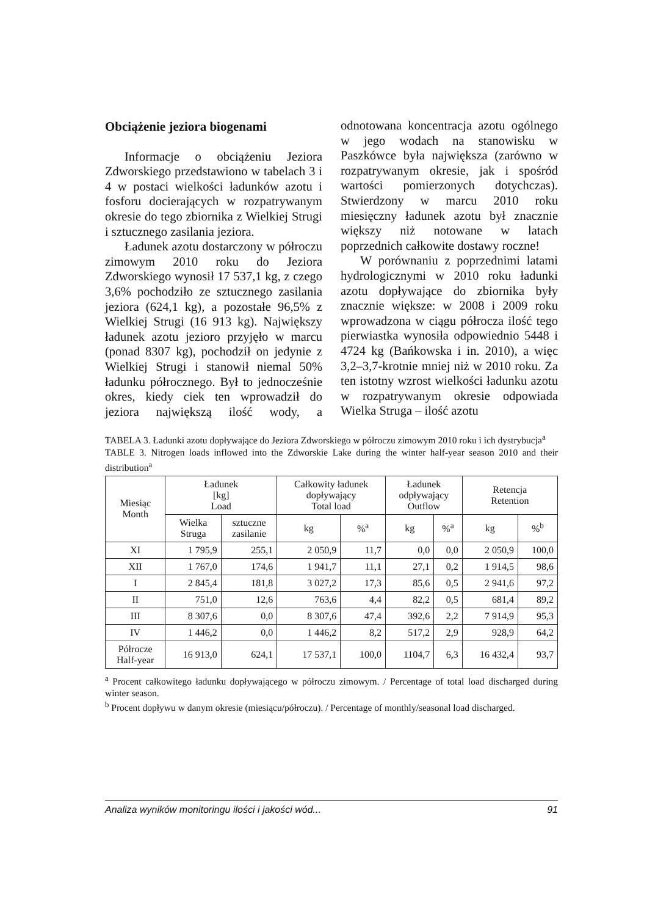Obciążenie jeziora biogenami
Informacje o obciążeniu Jeziora Zdworskiego przedstawiono w tabelach 3 i 4 w postaci wielkości ładunków azotu i fosforu docierających w rozpatrywanym okresie do tego zbiornika z Wielkiej Strugi i sztucznego zasilania jeziora.
Ładunek azotu dostarczony w półroczu zimowym 2010 roku do Jeziora Zdworskiego wynosił 17 537,1 kg, z czego 3,6% pochodziło ze sztucznego zasilania jeziora (624,1 kg), a pozostałe 96,5% z Wielkiej Strugi (16 913 kg). Największy ładunek azotu jezioro przyjęło w marcu (ponad 8307 kg), pochodził on jedynie z Wielkiej Strugi i stanowił niemal 50% ładunku półrocznego. Był to jednocześnie okres, kiedy ciek ten wprowadził do jeziora największą ilość wody, a odnotowana koncentracja azotu ogólnego w jego wodach na stanowisku w Paszkówce była największa (zarówno w rozpatrywanym okresie, jak i spośród wartości pomierzonych dotychczas). Stwierdzony w marcu 2010 roku miesięczny ładunek azotu był znacznie większy niż notowane w latach poprzednich całkowite dostawy roczne!
W porównaniu z poprzednimi latami hydrologicznymi w 2010 roku ładunki azotu dopływające do zbiornika były znacznie większe: w 2008 i 2009 roku wprowadzona w ciągu półrocza ilość tego pierwiastka wynosiła odpowiednio 5448 i 4724 kg (Bańkowska i in. 2010), a więc 3,2–3,7-krotnie mniej niż w 2010 roku. Za ten istotny wzrost wielkości ładunku azotu w rozpatrywanym okresie odpowiada Wielka Struga – ilość azotu
TABELA 3. Ładunki azotu dopływające do Jeziora Zdworskiego w półroczu zimowym 2010 roku i ich dystrybucja<sup>a</sup>
TABLE 3. Nitrogen loads inflowed into the Zdworskie Lake during the winter half-year season 2010 and their distribution<sup>a</sup>
| Miesiąc Month | Ładunek [kg] Load | | Całkowity ładunek dopływający Total load | | Ładunek odpływający Outflow | | Retencja Retention | |
| --- | --- | --- | --- | --- | --- | --- | --- | --- |
| | Wielka Struga | sztuczne zasilanie | | | | | | |
| | | | kg | %<sup>a</sup> | kg | %<sup>a</sup> | kg | %<sup>b</sup> |
| XI | 1 795,9 | 255,1 | 2 050,9 | 11,7 | 0,0 | 0,0 | 2 050,9 | 100,0 |
| XII | 1 767,0 | 174,6 | 1 941,7 | 11,1 | 27,1 | 0,2 | 1 914,5 | 98,6 |
| I | 2 845,4 | 181,8 | 3 027,2 | 17,3 | 85,6 | 0,5 | 2 941,6 | 97,2 |
| II | 751,0 | 12,6 | 763,6 | 4,4 | 82,2 | 0,5 | 681,4 | 89,2 |
| III | 8 307,6 | 0,0 | 8 307,6 | 47,4 | 392,6 | 2,2 | 7 914,9 | 95,3 |
| IV | 1 446,2 | 0,0 | 1 446,2 | 8,2 | 517,2 | 2,9 | 928,9 | 64,2 |
| Półrocze Half-year | 16 913,0 | 624,1 | 17 537,1 | 100,0 | 1104,7 | 6,3 | 16 432,4 | 93,7 |
<sup>a</sup> Procent całkowitego ładunku dopływającego w półroczu zimowym. / Percentage of total load discharged during winter season.
<sup>b</sup> Procent dopływu w danym okresie (miesiącu/półroczu). / Percentage of monthly/seasonal load discharged.
Analiza wyników monitoringu ilości i jakości wód... 91